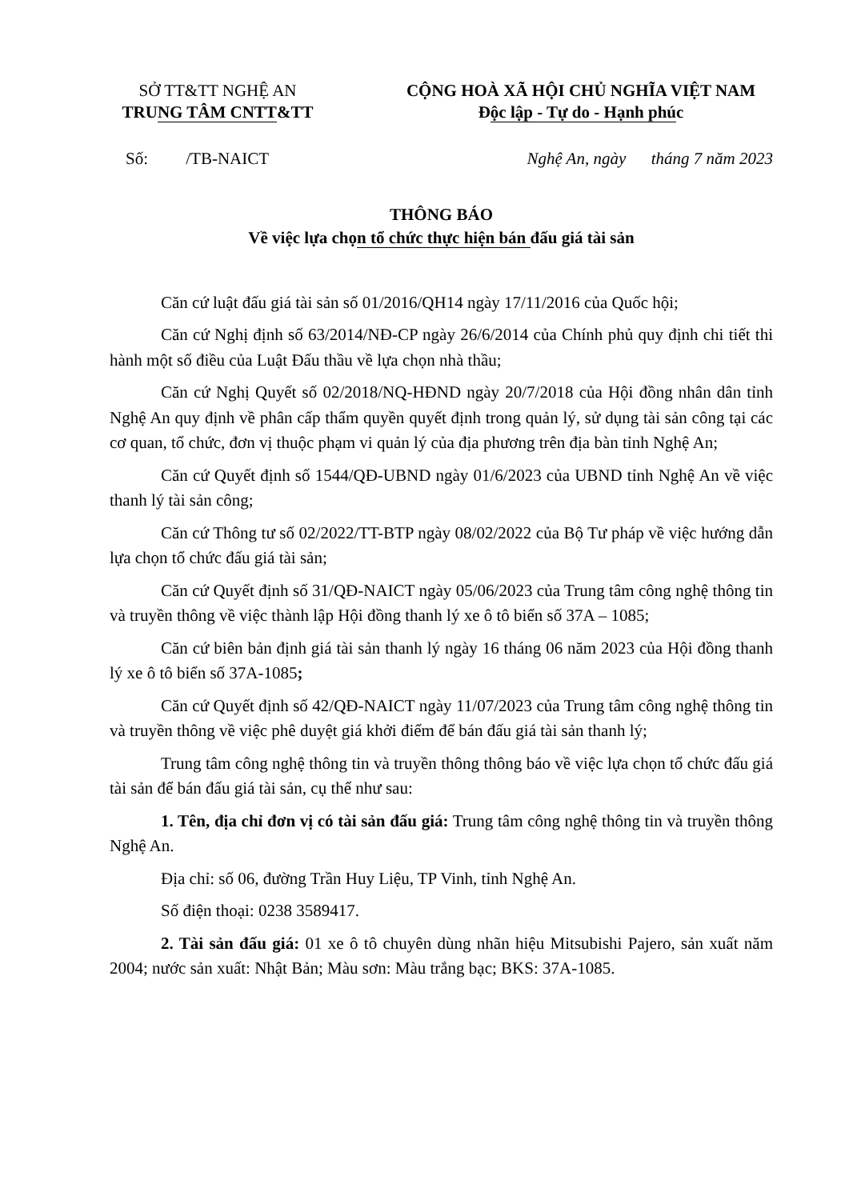SỞ TT&TT NGHỆ AN
TRUNG TÂM CNTT&TT
CỘNG HOÀ XÃ HỘI CHỦ NGHĨA VIỆT NAM
Độc lập - Tự do - Hạnh phúc
Số: /TB-NAICT Nghệ An, ngày tháng 7 năm 2023
THÔNG BÁO
Về việc lựa chọn tổ chức thực hiện bán đấu giá tài sản
Căn cứ luật đấu giá tài sản số 01/2016/QH14 ngày 17/11/2016 của Quốc hội;
Căn cứ Nghị định số 63/2014/NĐ-CP ngày 26/6/2014 của Chính phủ quy định chi tiết thi hành một số điều của Luật Đấu thầu về lựa chọn nhà thầu;
Căn cứ Nghị Quyết số 02/2018/NQ-HĐND ngày 20/7/2018 của Hội đồng nhân dân tỉnh Nghệ An quy định về phân cấp thẩm quyền quyết định trong quản lý, sử dụng tài sản công tại các cơ quan, tổ chức, đơn vị thuộc phạm vi quản lý của địa phương trên địa bàn tỉnh Nghệ An;
Căn cứ Quyết định số 1544/QĐ-UBND ngày 01/6/2023 của UBND tỉnh Nghệ An về việc thanh lý tài sản công;
Căn cứ Thông tư số 02/2022/TT-BTP ngày 08/02/2022 của Bộ Tư pháp về việc hướng dẫn lựa chọn tổ chức đấu giá tài sản;
Căn cứ Quyết định số 31/QĐ-NAICT ngày 05/06/2023 của Trung tâm công nghệ thông tin và truyền thông về việc thành lập Hội đồng thanh lý xe ô tô biển số 37A – 1085;
Căn cứ biên bản định giá tài sản thanh lý ngày 16 tháng 06 năm 2023 của Hội đồng thanh lý xe ô tô biển số 37A-1085;
Căn cứ Quyết định số 42/QĐ-NAICT ngày 11/07/2023 của Trung tâm công nghệ thông tin và truyền thông về việc phê duyệt giá khởi điểm để bán đấu giá tài sản thanh lý;
Trung tâm công nghệ thông tin và truyền thông thông báo về việc lựa chọn tổ chức đấu giá tài sản để bán đấu giá tài sản, cụ thể như sau:
1. Tên, địa chỉ đơn vị có tài sản đấu giá: Trung tâm công nghệ thông tin và truyền thông Nghệ An.
Địa chỉ: số 06, đường Trần Huy Liệu, TP Vinh, tỉnh Nghệ An.
Số điện thoại: 0238 3589417.
2. Tài sản đấu giá: 01 xe ô tô chuyên dùng nhãn hiệu Mitsubishi Pajero, sản xuất năm 2004; nước sản xuất: Nhật Bản; Màu sơn: Màu trắng bạc; BKS: 37A-1085.